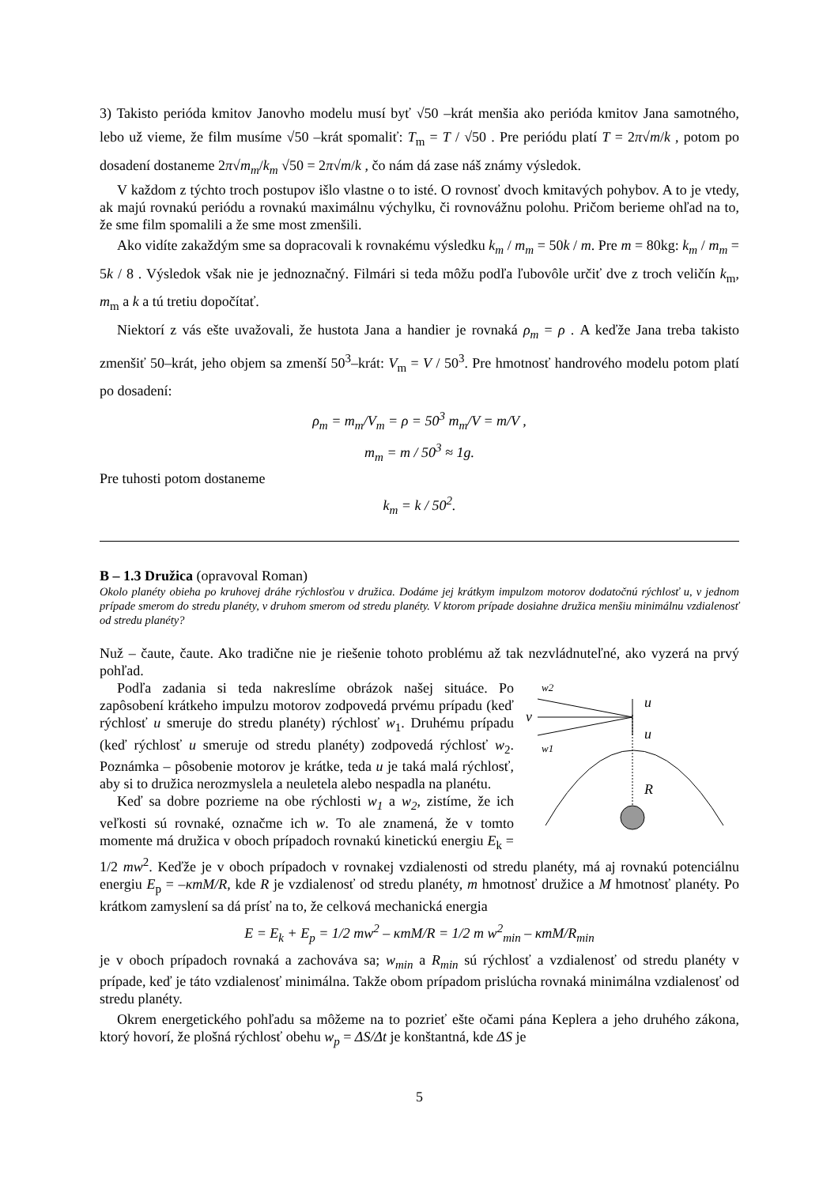3) Takisto perióda kmitov Janovho modelu musí byť √50 –krát menšia ako perióda kmitov Jana samotného, lebo už vieme, že film musíme √50 –krát spomaliť: T<sub>m</sub> = T / √50 . Pre periódu platí T = 2π√m/k , potom po dosadení dostaneme 2π√m<sub>m</sub>/k<sub>m</sub> √50 = 2π√m/k , čo nám dá zase náš známy výsledok.
V každom z týchto troch postupov išlo vlastne o to isté. O rovnosť dvoch kmitavých pohybov. A to je vtedy, ak majú rovnakú periódu a rovnakú maximálnu výchylku, či rovnovážnu polohu. Pričom berieme ohľad na to, že sme film spomalili a že sme most zmenšili.
Ako vidíte zakaždým sme sa dopracovali k rovnakému výsledku k<sub>m</sub> / m<sub>m</sub> = 50k / m. Pre m = 80kg: k<sub>m</sub> / m<sub>m</sub> = 5k / 8 . Výsledok však nie je jednoznačný. Filmári si teda môžu podľa ľubovôle určiť dve z troch veličín k<sub>m</sub>, m<sub>m</sub> a k a tú tretiu dopočítať.
Niektorí z vás ešte uvažovali, že hustota Jana a handier je rovnaká ρ<sub>m</sub> = ρ . A keďže Jana treba takisto zmenšiť 50–krát, jeho objem sa zmenší 50<sup>3</sup>–krát: V<sub>m</sub> = V / 50<sup>3</sup>. Pre hmotnosť handrového modelu potom platí po dosadení:
ρ<sub>m</sub> = m<sub>m</sub>/V<sub>m</sub> = ρ = 50<sup>3</sup> m<sub>m</sub>/V = m/V ,
m<sub>m</sub> = m / 50<sup>3</sup> ≈ 1g.
Pre tuhosti potom dostaneme
k<sub>m</sub> = k / 50<sup>2</sup>.
B – 1.3 Družica (opravoval Roman)
Okolo planéty obieha po kruhovej dráhe rýchlosťou v družica. Dodáme jej krátkym impulzom motorov dodatočnú rýchlosť u, v jednom prípade smerom do stredu planéty, v druhom smerom od stredu planéty. V ktorom prípade dosiahne družica menšiu minimálnu vzdialenosť od stredu planéty?
Nuž – čaute, čaute. Ako tradične nie je riešenie tohoto problému až tak nezvládnuteľné, ako vyzerá na prvý pohľad.
w2
v
w1
u
u
R
Podľa zadania si teda nakreslíme obrázok našej situáce. Po zapôsobení krátkeho impulzu motorov zodpovedá prvému prípadu (keď rýchlosť u smeruje do stredu planéty) rýchlosť w<sub>1</sub>. Druhému prípadu (keď rýchlosť u smeruje od stredu planéty) zodpovedá rýchlosť w<sub>2</sub>. Poznámka – pôsobenie motorov je krátke, teda u je taká malá rýchlosť, aby si to družica nerozmyslela a neuletela alebo nespadla na planétu.
Keď sa dobre pozrieme na obe rýchlosti w<sub>1</sub> a w<sub>2</sub>, zistíme, že ich veľkosti sú rovnaké, označme ich w. To ale znamená, že v tomto momente má družica v oboch prípadoch rovnakú kinetickú energiu E<sub>k</sub> = 1/2 mw<sup>2</sup>. Keďže je v oboch prípadoch v rovnakej vzdialenosti od stredu planéty, má aj rovnakú potenciálnu energiu E<sub>p</sub> = –κmM/R, kde R je vzdialenosť od stredu planéty, m hmotnosť družice a M hmotnosť planéty. Po krátkom zamyslení sa dá prísť na to, že celková mechanická energia
E = E<sub>k</sub> + E<sub>p</sub> = 1/2 mw<sup>2</sup> – κmM/R = 1/2 m w<sup>2</sup><sub>min</sub> – κmM/R<sub>min</sub>
je v oboch prípadoch rovnaká a zachováva sa; w<sub>min</sub> a R<sub>min</sub> sú rýchlosť a vzdialenosť od stredu planéty v prípade, keď je táto vzdialenosť minimálna. Takže obom prípadom prislúcha rovnaká minimálna vzdialenosť od stredu planéty.
Okrem energetického pohľadu sa môžeme na to pozrieť ešte očami pána Keplera a jeho druhého zákona, ktorý hovorí, že plošná rýchlosť obehu w<sub>p</sub> = ΔS/Δt je konštantná, kde ΔS je
5